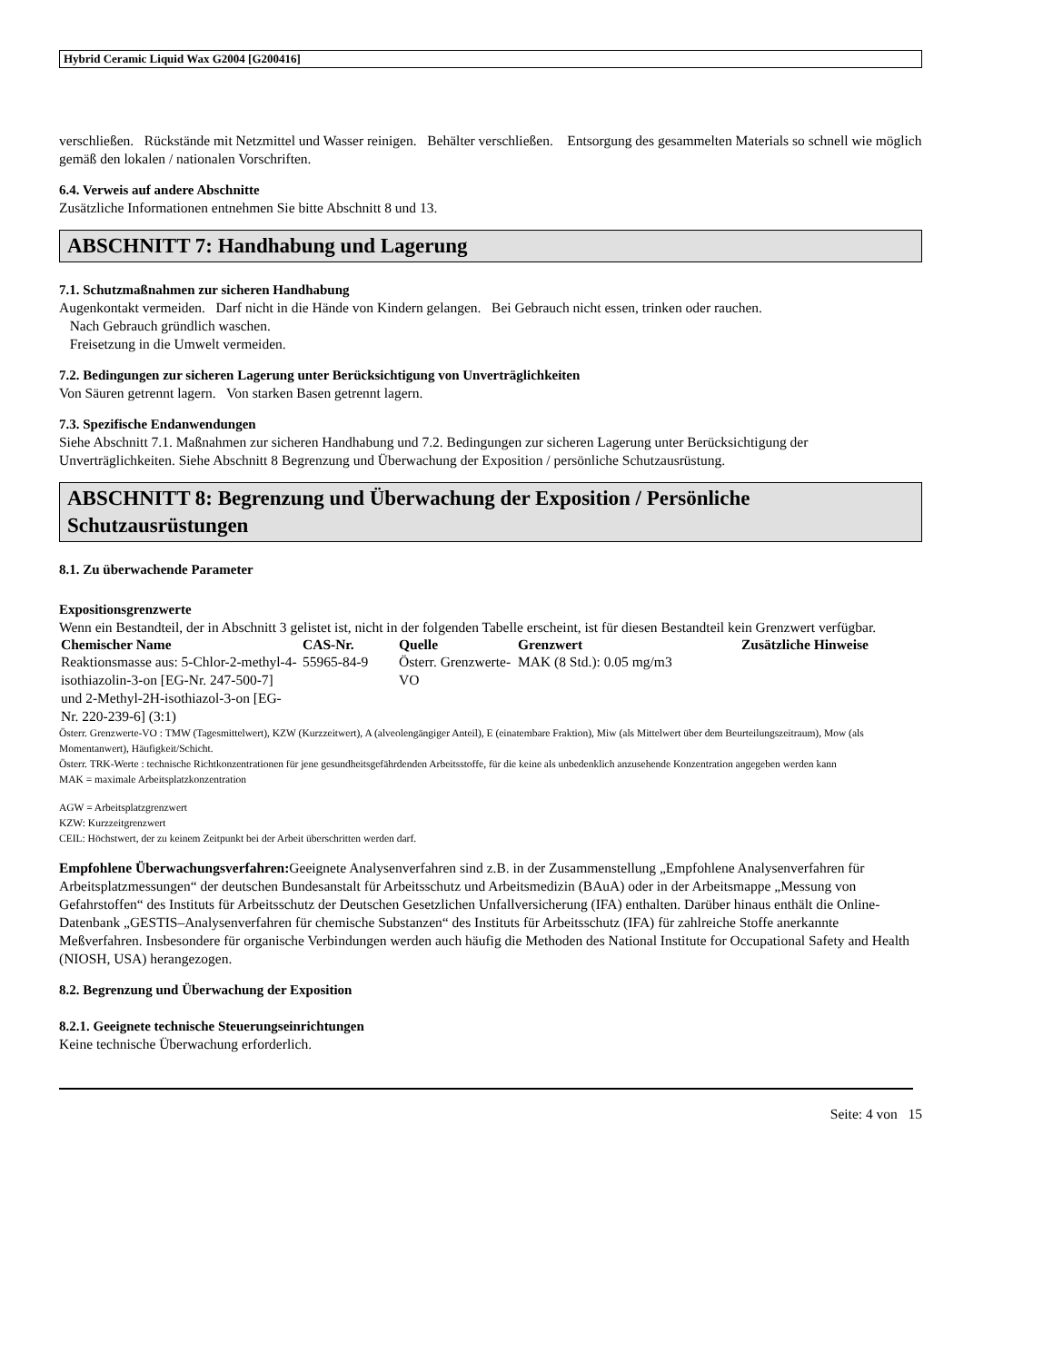Hybrid Ceramic Liquid Wax G2004 [G200416]
verschließen. Rückstände mit Netzmittel und Wasser reinigen. Behälter verschließen. Entsorgung des gesammelten Materials so schnell wie möglich gemäß den lokalen / nationalen Vorschriften.
6.4. Verweis auf andere Abschnitte
Zusätzliche Informationen entnehmen Sie bitte Abschnitt 8 und 13.
ABSCHNITT 7: Handhabung und Lagerung
7.1. Schutzmaßnahmen zur sicheren Handhabung
Augenkontakt vermeiden. Darf nicht in die Hände von Kindern gelangen. Bei Gebrauch nicht essen, trinken oder rauchen.
Nach Gebrauch gründlich waschen.
Freisetzung in die Umwelt vermeiden.
7.2. Bedingungen zur sicheren Lagerung unter Berücksichtigung von Unverträglichkeiten
Von Säuren getrennt lagern. Von starken Basen getrennt lagern.
7.3. Spezifische Endanwendungen
Siehe Abschnitt 7.1. Maßnahmen zur sicheren Handhabung und 7.2. Bedingungen zur sicheren Lagerung unter Berücksichtigung der Unverträglichkeiten. Siehe Abschnitt 8 Begrenzung und Überwachung der Exposition / persönliche Schutzausrüstung.
ABSCHNITT 8: Begrenzung und Überwachung der Exposition / Persönliche Schutzausrüstungen
8.1. Zu überwachende Parameter
Expositionsgrenzwerte
Wenn ein Bestandteil, der in Abschnitt 3 gelistet ist, nicht in der folgenden Tabelle erscheint, ist für diesen Bestandteil kein Grenzwert verfügbar.
| Chemischer Name | CAS-Nr. | Quelle | Grenzwert | Zusätzliche Hinweise |
| --- | --- | --- | --- | --- |
| Reaktionsmasse aus: 5-Chlor-2-methyl-4-isothiazolin-3-on [EG-Nr. 247-500-7] und 2-Methyl-2H-isothiazol-3-on [EG-Nr. 220-239-6] (3:1) | 55965-84-9 | Österr. Grenzwerte-VO | MAK (8 Std.): 0.05 mg/m3 | |
Österr. Grenzwerte-VO : TMW (Tagesmittelwert), KZW (Kurzzeitwert), A (alveolengängiger Anteil), E (einatembare Fraktion), Miw (als Mittelwert über dem Beurteilungszeitraum), Mow (als Momentanwert), Häufigkeit/Schicht.
Österr. TRK-Werte : technische Richtkonzentrationen für jene gesundheitsgefährdenden Arbeitsstoffe, für die keine als unbedenklich anzusehende Konzentration angegeben werden kann
MAK = maximale Arbeitsplatzkonzentration
AGW = Arbeitsplatzgrenzwert
KZW: Kurzzeitgrenzwert
CEIL: Höchstwert, der zu keinem Zeitpunkt bei der Arbeit überschritten werden darf.
Empfohlene Überwachungsverfahren: Geeignete Analysenverfahren sind z.B. in der Zusammenstellung „Empfohlene Analysenverfahren für Arbeitsplatzmessungen“ der deutschen Bundesanstalt für Arbeitsschutz und Arbeitsmedizin (BAuA) oder in der Arbeitsmappe „Messung von Gefahrstoffen“ des Instituts für Arbeitsschutz der Deutschen Gesetzlichen Unfallversicherung (IFA) enthalten. Darüber hinaus enthält die Online-Datenbank „GESTIS–Analysenverfahren für chemische Substanzen“ des Instituts für Arbeitsschutz (IFA) für zahlreiche Stoffe anerkannte Meßverfahren. Insbesondere für organische Verbindungen werden auch häufig die Methoden des National Institute for Occupational Safety and Health (NIOSH, USA) herangezogen.
8.2. Begrenzung und Überwachung der Exposition
8.2.1. Geeignete technische Steuerungseinrichtungen
Keine technische Überwachung erforderlich.
Seite: 4 von 15